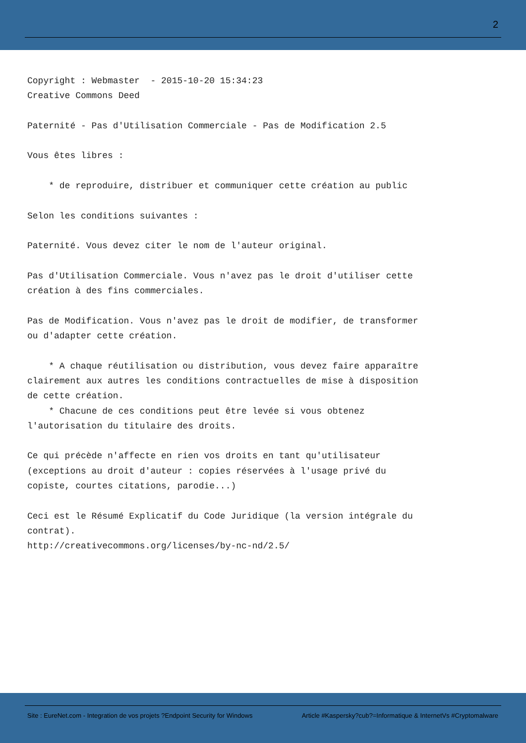2
Copyright : Webmaster  - 2015-10-20 15:34:23
Creative Commons Deed

Paternité - Pas d'Utilisation Commerciale - Pas de Modification 2.5

Vous êtes libres :

    * de reproduire, distribuer et communiquer cette création au public

Selon les conditions suivantes :

Paternité. Vous devez citer le nom de l'auteur original.

Pas d'Utilisation Commerciale. Vous n'avez pas le droit d'utiliser cette
création à des fins commerciales.

Pas de Modification. Vous n'avez pas le droit de modifier, de transformer
ou d'adapter cette création.

    * A chaque réutilisation ou distribution, vous devez faire apparaître
clairement aux autres les conditions contractuelles de mise à disposition
de cette création.
    * Chacune de ces conditions peut être levée si vous obtenez
l'autorisation du titulaire des droits.

Ce qui précède n'affecte en rien vos droits en tant qu'utilisateur
(exceptions au droit d'auteur : copies réservées à l'usage privé du
copiste, courtes citations, parodie...)

Ceci est le Résumé Explicatif du Code Juridique (la version intégrale du
contrat).
http://creativecommons.org/licenses/by-nc-nd/2.5/
Site : EureNet.com - Integration de vos projets ?Endpoint Security for Windows Article #Kaspersky?cub?=Informatique & InternetVs #Cryptomalware